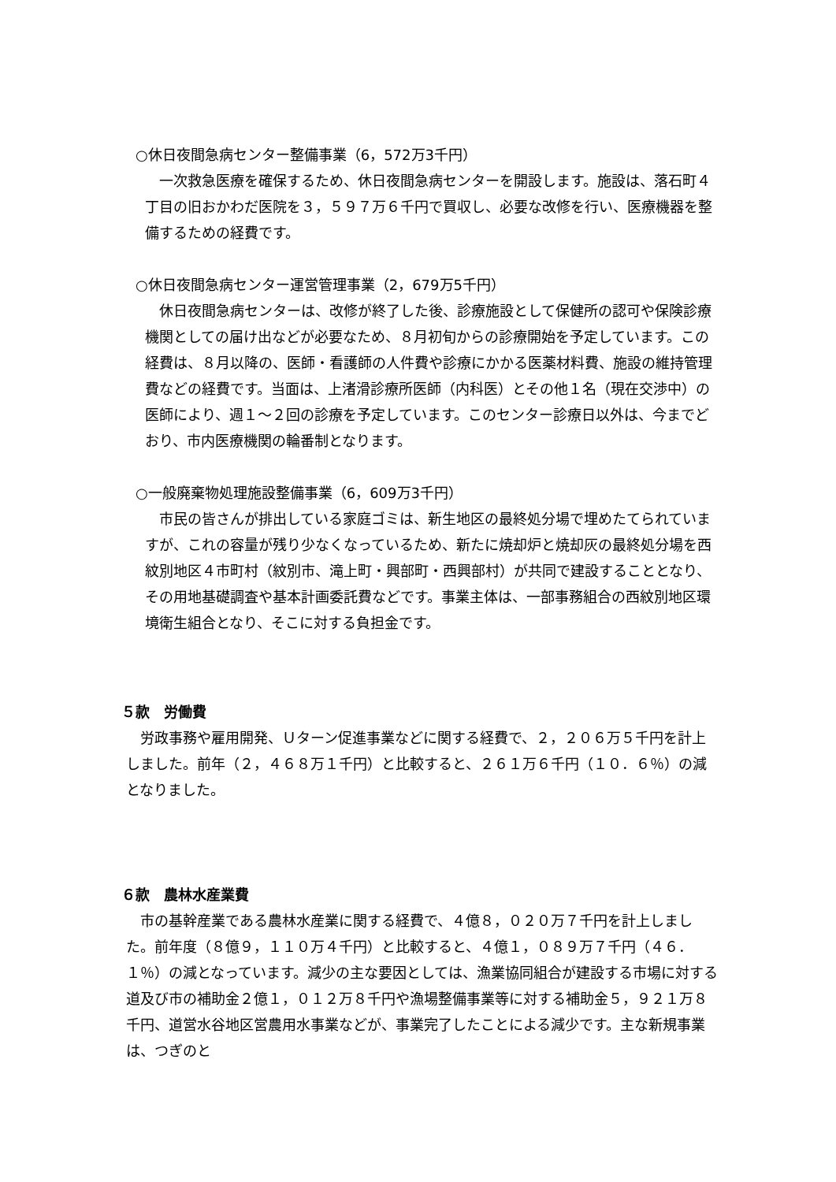○休日夜間急病センター整備事業（6，572万3千円）
一次救急医療を確保するため、休日夜間急病センターを開設します。施設は、落石町４丁目の旧おかわだ医院を３，５９７万６千円で買収し、必要な改修を行い、医療機器を整備するための経費です。
○休日夜間急病センター運営管理事業（2，679万5千円）
休日夜間急病センターは、改修が終了した後、診療施設として保健所の認可や保険診療機関としての届け出などが必要なため、８月初旬からの診療開始を予定しています。この経費は、８月以降の、医師・看護師の人件費や診療にかかる医薬材料費、施設の維持管理費などの経費です。当面は、上渚滑診療所医師（内科医）とその他１名（現在交渉中）の医師により、週１～２回の診療を予定しています。このセンター診療日以外は、今までどおり、市内医療機関の輪番制となります。
○一般廃棄物処理施設整備事業（6，609万3千円）
市民の皆さんが排出している家庭ゴミは、新生地区の最終処分場で埋めたてられていますが、これの容量が残り少なくなっているため、新たに焼却炉と焼却灰の最終処分場を西紋別地区４市町村（紋別市、滝上町・興部町・西興部村）が共同で建設することとなり、その用地基礎調査や基本計画委託費などです。事業主体は、一部事務組合の西紋別地区環境衛生組合となり、そこに対する負担金です。
５款　労働費
労政事務や雇用開発、Ｕターン促進事業などに関する経費で、２，２０６万５千円を計上しました。前年（２，４６８万１千円）と比較すると、２６１万６千円（１０．６％）の減となりました。
６款　農林水産業費
市の基幹産業である農林水産業に関する経費で、４億８，０２０万７千円を計上しました。前年度（８億９，１１０万４千円）と比較すると、４億１，０８９万７千円（４６．１％）の減となっています。減少の主な要因としては、漁業協同組合が建設する市場に対する道及び市の補助金２億１，０１２万８千円や漁場整備事業等に対する補助金５，９２１万８千円、道営水谷地区営農用水事業などが、事業完了したことによる減少です。主な新規事業は、つぎのと